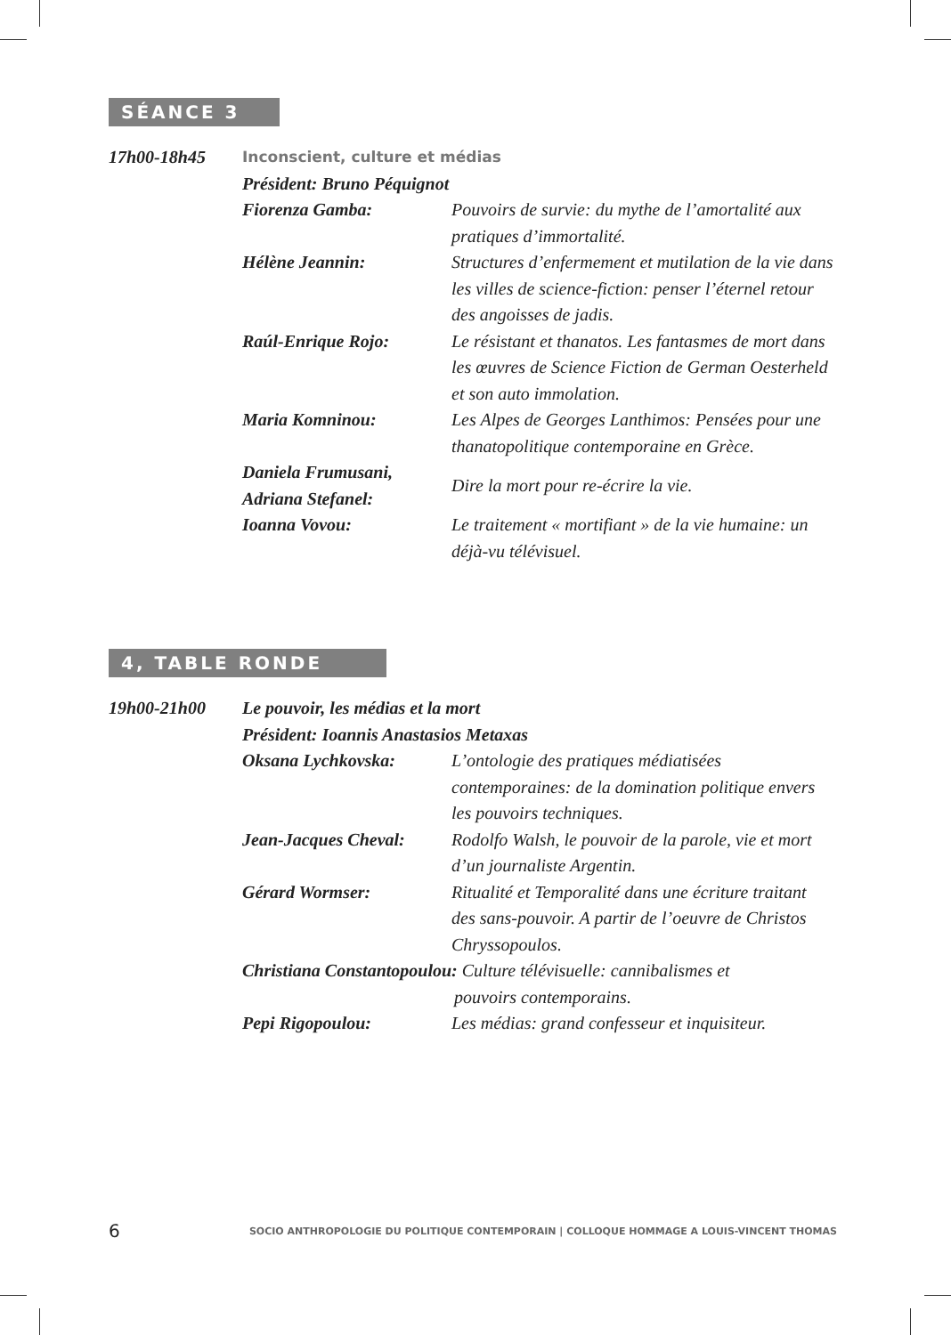SÉANCE 3
17h00-18h45
Inconscient, culture et médias
Président: Bruno Péquignot
Fiorenza Gamba: Pouvoirs de survie: du mythe de l’amortalité aux pratiques d’immortalité.
Hélène Jeannin: Structures d’enfermement et mutilation de la vie dans les villes de science-fiction: penser l’éternel retour des angoisses de jadis.
Raúl-Enrique Rojo: Le résistant et thanatos. Les fantasmes de mort dans les œuvres de Science Fiction de German Oesterheld et son auto immolation.
Maria Komninou: Les Alpes de Georges Lanthimos: Pensées pour une thanatopolitique contemporaine en Grèce.
Daniela Frumusani,
Adriana Stefanel:
Dire la mort pour re-écrire la vie.
Ioanna Vovou: Le traitement « mortifiant » de la vie humaine: un déjà-vu télévisuel.
4, TABLE RONDE
19h00-21h00 Le pouvoir, les médias et la mort
Président: Ioannis Anastasios Metaxas
Oksana Lychkovska: L’ontologie des pratiques médiatisées contemporaines: de la domination politique envers les pouvoirs techniques.
Jean-Jacques Cheval:
Rodolfo Walsh, le pouvoir de la parole, vie et mort d’un journaliste Argentin.
Gérard Wormser: Ritualité et Temporalité dans une écriture traitant des sans-pouvoir. A partir de l’oeuvre de Christos Chryssopoulos.
Christiana Constantopoulou: Culture télévisuelle: cannibalismes et
pouvoirs contemporains.
Pepi Rigopoulou: Les médias: grand confesseur et inquisiteur.
6 SOCIO ANTHROPOLOGIE DU POLITIQUE CONTEMPORAIN | COLLOQUE HOMMAGE A LOUIS-VINCENT THOMAS